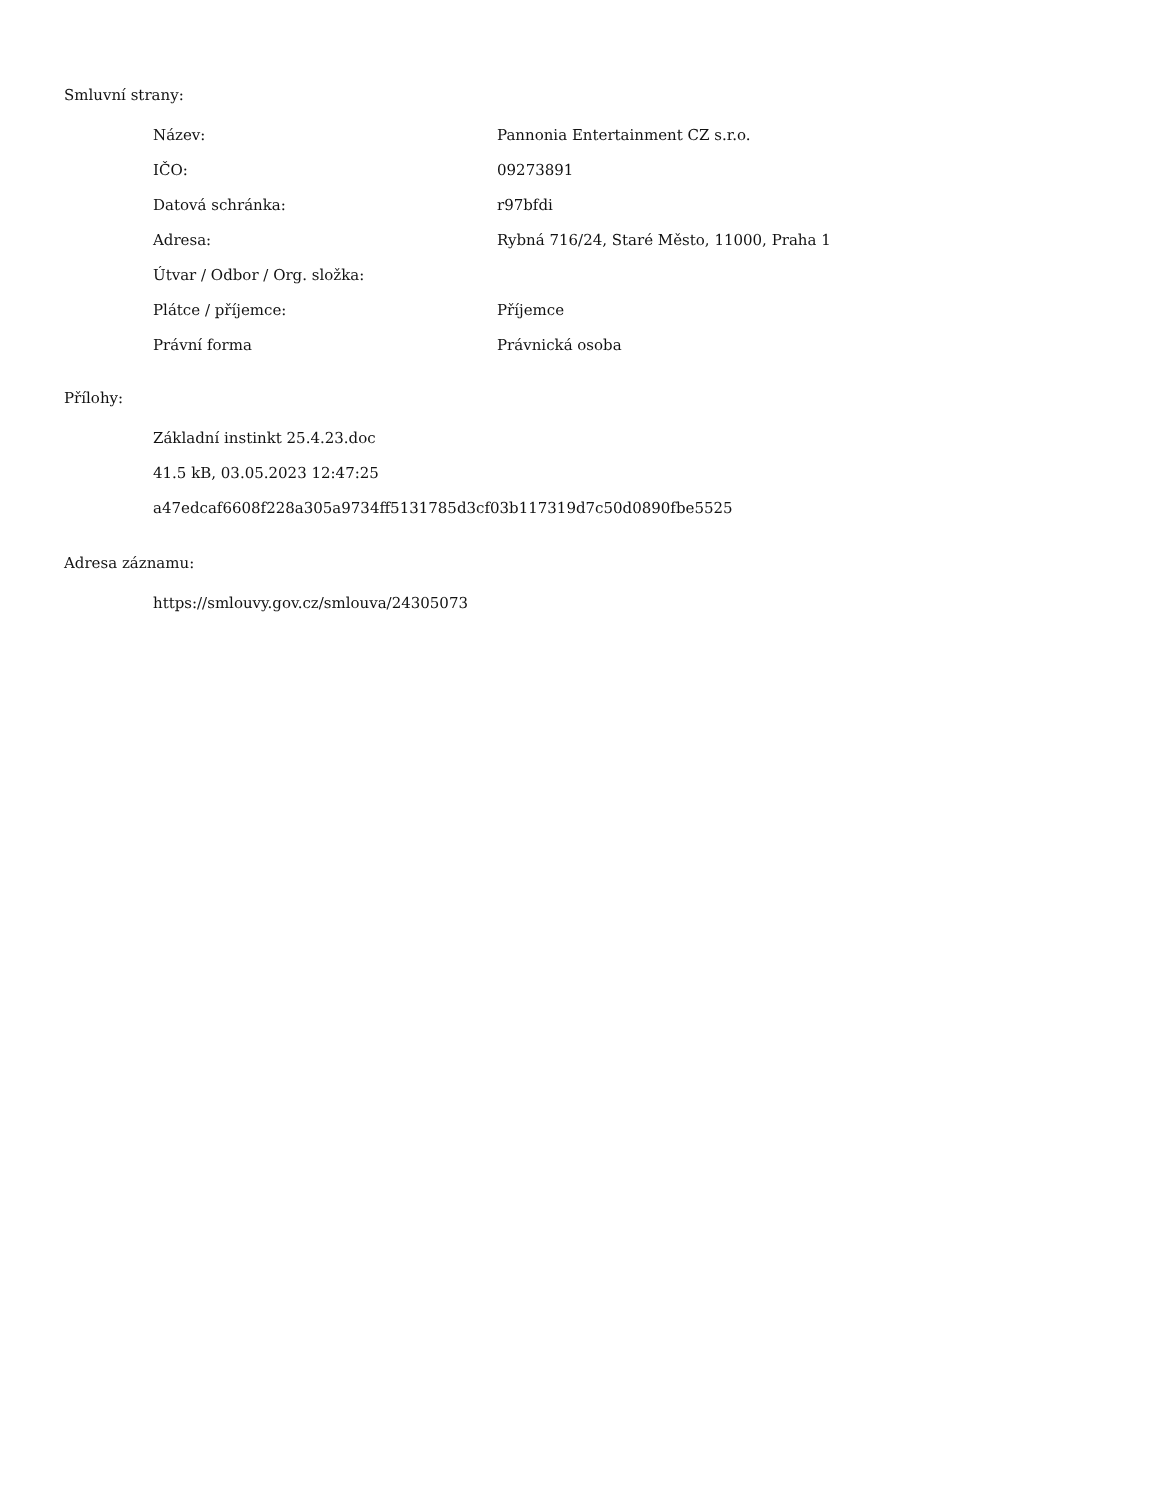Smluvní strany:
| Název: | Pannonia Entertainment CZ s.r.o. |
| IČO: | 09273891 |
| Datová schránka: | r97bfdi |
| Adresa: | Rybná 716/24, Staré Město, 11000, Praha 1 |
| Útvar / Odbor / Org. složka: | |
| Plátce / příjemce: | Příjemce |
| Právní forma | Právnická osoba |
Přílohy:
Základní instinkt 25.4.23.doc
41.5 kB, 03.05.2023 12:47:25
a47edcaf6608f228a305a9734ff5131785d3cf03b117319d7c50d0890fbe5525
Adresa záznamu:
https://smlouvy.gov.cz/smlouva/24305073